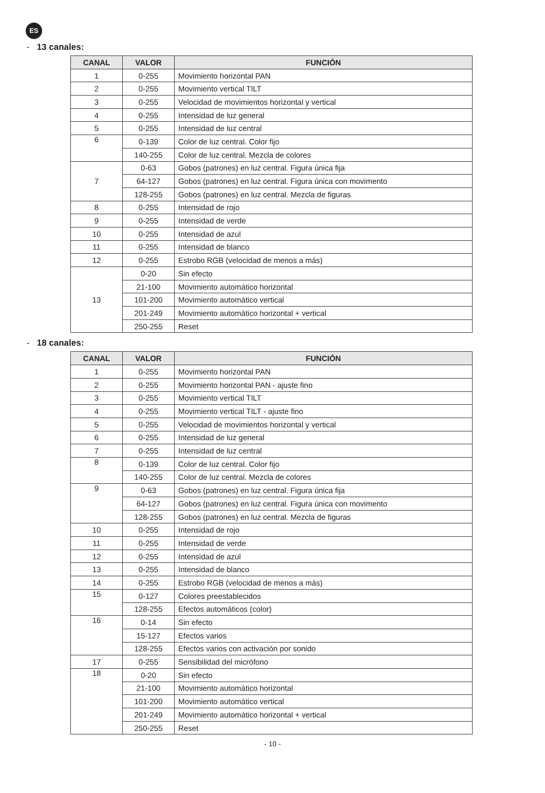ES
- 13 canales:
| CANAL | VALOR | FUNCIÓN |
| --- | --- | --- |
| 1 | 0-255 | Movimiento horizontal PAN |
| 2 | 0-255 | Movimiento vertical TILT |
| 3 | 0-255 | Velocidad de movimientos horizontal y vertical |
| 4 | 0-255 | Intensidad de luz general |
| 5 | 0-255 | Intensidad de luz central |
| 6 | 0-139 | Color de luz central. Color fijo |
| | 140-255 | Color de luz central. Mezcla de colores |
| 7 | 0-63 | Gobos (patrones) en luz central. Figura única fija |
| | 64-127 | Gobos (patrones) en luz central. Figura única con movimento |
| | 128-255 | Gobos (patrones) en luz central. Mezcla de figuras |
| 8 | 0-255 | Intensidad de rojo |
| 9 | 0-255 | Intensidad de verde |
| 10 | 0-255 | Intensidad de azul |
| 11 | 0-255 | Intensidad de blanco |
| 12 | 0-255 | Estrobo RGB (velocidad de menos a más) |
| 13 | 0-20 | Sin efecto |
| | 21-100 | Movimiento automático horizontal |
| | 101-200 | Movimiento automático vertical |
| | 201-249 | Movimiento automático horizontal + vertical |
| | 250-255 | Reset |
- 18 canales:
| CANAL | VALOR | FUNCIÓN |
| --- | --- | --- |
| 1 | 0-255 | Movimiento horizontal PAN |
| 2 | 0-255 | Movimiento horizontal PAN - ajuste fino |
| 3 | 0-255 | Movimiento vertical TILT |
| 4 | 0-255 | Movimiento vertical TILT - ajuste fino |
| 5 | 0-255 | Velocidad de movimientos horizontal y vertical |
| 6 | 0-255 | Intensidad de luz general |
| 7 | 0-255 | Intensidad de luz central |
| 8 | 0-139 | Color de luz central. Color fijo |
| | 140-255 | Color de luz central. Mezcla de colores |
| 9 | 0-63 | Gobos (patrones) en luz central. Figura única fija |
| | 64-127 | Gobos (patrones) en luz central. Figura única con movimento |
| | 128-255 | Gobos (patrones) en luz central. Mezcla de figuras |
| 10 | 0-255 | Intensidad de rojo |
| 11 | 0-255 | Intensidad de verde |
| 12 | 0-255 | Intensidad de azul |
| 13 | 0-255 | Intensidad de blanco |
| 14 | 0-255 | Estrobo RGB (velocidad de menos a más) |
| 15 | 0-127 | Colores preestablecidos |
| | 128-255 | Efectos automáticos (color) |
| 16 | 0-14 | Sin efecto |
| | 15-127 | Efectos varios |
| | 128-255 | Efectos varios con activación por sonido |
| 17 | 0-255 | Sensibilidad del micrófono |
| 18 | 0-20 | Sin efecto |
| | 21-100 | Movimiento automático horizontal |
| | 101-200 | Movimiento automático vertical |
| | 201-249 | Movimiento automático horizontal + vertical |
| | 250-255 | Reset |
- 10 -